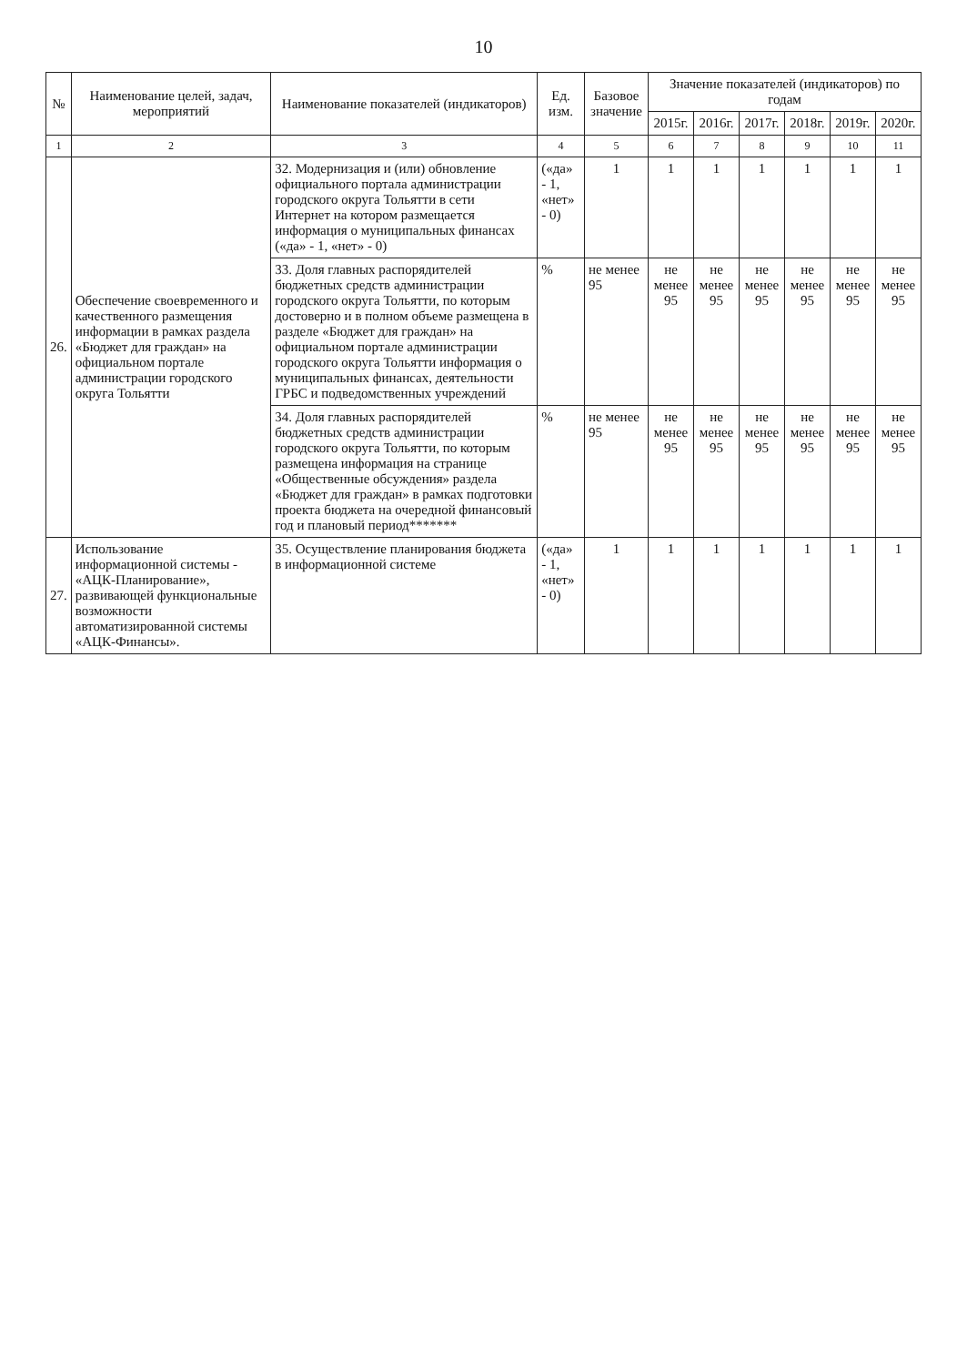10
| № | Наименование целей, задач, мероприятий | Наименование показателей (индикаторов) | Ед. изм. | Базовое значение | Значение показателей (индикаторов) по годам | | | | | |
| --- | --- | --- | --- | --- | --- | --- | --- | --- | --- | --- |
| | | | | | 2015г. | 2016г. | 2017г. | 2018г. | 2019г. | 2020г. |
| 1 | 2 | 3 | 4 | 5 | 6 | 7 | 8 | 9 | 10 | 11 |
| 26. | Обеспечение своевременного и качественного размещения информации в рамках раздела «Бюджет для граждан» на официальном портале администрации городского округа Тольятти | 32. Модернизация и (или) обновление официального портала администрации городского округа Тольятти в сети Интернет на котором размещается информация о муниципальных финансах («да» - 1, «нет» - 0) | («да» - 1, «нет» - 0) | 1 | 1 | 1 | 1 | 1 | 1 | 1 |
| | | 33. Доля главных распорядителей бюджетных средств администрации городского округа Тольятти, по которым достоверно и в полном объеме размещена в разделе «Бюджет для граждан» на официальном портале администрации городского округа Тольятти информация о муниципальных финансах, деятельности ГРБС и подведомственных учреждений | % | не менее 95 | не менее 95 | не менее 95 | не менее 95 | не менее 95 | не менее 95 | не менее 95 |
| | | 34. Доля главных распорядителей бюджетных средств администрации городского округа Тольятти, по которым размещена информация на странице «Общественные обсуждения» раздела «Бюджет для граждан» в рамках подготовки проекта бюджета на очередной финансовый год и плановый период******* | % | не менее 95 | не менее 95 | не менее 95 | не менее 95 | не менее 95 | не менее 95 | не менее 95 |
| 27. | Использование информационной системы - «АЦК-Планирование», развивающей функциональные возможности автоматизированной системы «АЦК-Финансы». | 35. Осуществление планирования бюджета в информационной системе | («да» - 1, «нет» - 0) | 1 | 1 | 1 | 1 | 1 | 1 | 1 |